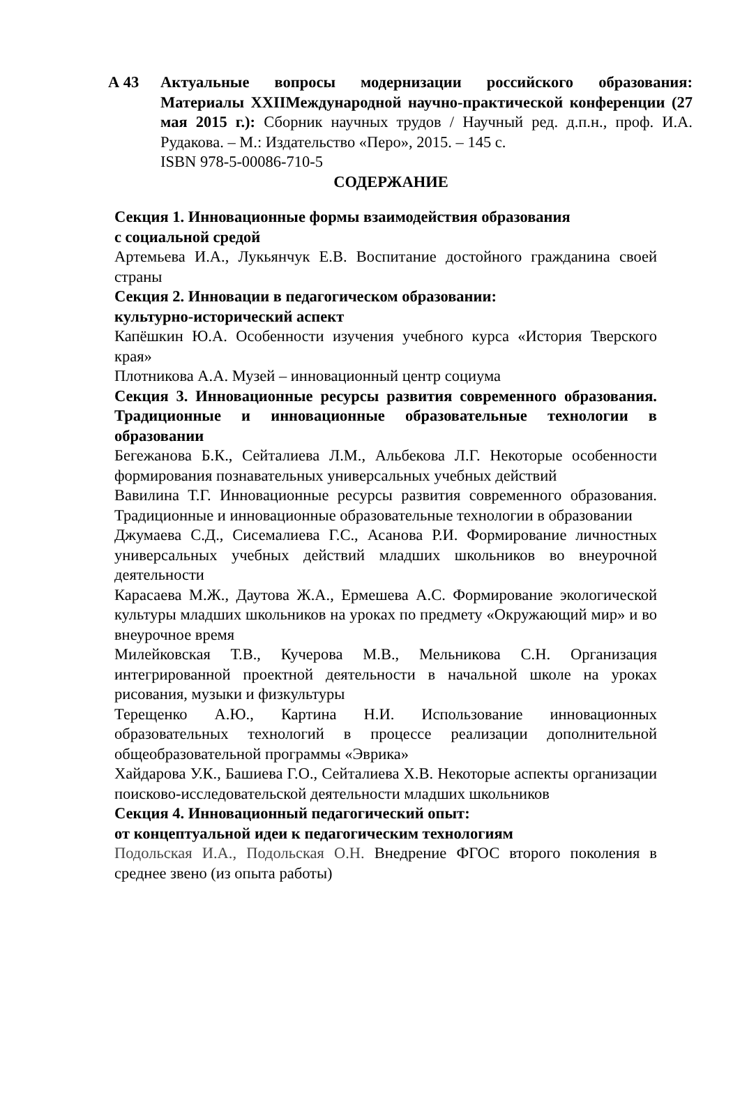А 43 Актуальные вопросы модернизации российского образования: Материалы XXIIМеждународной научно-практической конференции (27 мая 2015 г.): Сборник научных трудов / Научный ред. д.п.н., проф. И.А. Рудакова. – М.: Издательство «Перо», 2015. – 145 с.
ISBN 978-5-00086-710-5
СОДЕРЖАНИЕ
Секция 1. Инновационные формы взаимодействия образования
с социальной средой
Артемьева И.А., Лукьянчук Е.В. Воспитание достойного гражданина своей страны
Секция 2. Инновации в педагогическом образовании:
культурно-исторический аспект
Капёшкин Ю.А. Особенности изучения учебного курса «История Тверского края»
Плотникова А.А. Музей – инновационный центр социума
Секция 3. Инновационные ресурсы развития современного образования. Традиционные и инновационные образовательные технологии в образовании
Бегежанова Б.К., Сейталиева Л.М., Альбекова Л.Г. Некоторые особенности формирования познавательных универсальных учебных действий
Вавилина Т.Г. Инновационные ресурсы развития современного образования. Традиционные и инновационные образовательные технологии в образовании
Джумаева С.Д., Сисемалиева Г.С., Асанова Р.И. Формирование личностных универсальных учебных действий младших школьников во внеурочной деятельности
Карасаева М.Ж., Даутова Ж.А., Ермешева А.С. Формирование экологической культуры младших школьников на уроках по предмету «Окружающий мир» и во внеурочное время
Милейковская Т.В., Кучерова М.В., Мельникова С.Н. Организация интегрированной проектной деятельности в начальной школе на уроках рисования, музыки и физкультуры
Терещенко А.Ю., Картина Н.И. Использование инновационных образовательных технологий в процессе реализации дополнительной общеобразовательной программы «Эврика»
Хайдарова У.К., Башиева Г.О., Сейталиева Х.В. Некоторые аспекты организации поисково-исследовательской деятельности младших школьников
Секция 4. Инновационный педагогический опыт:
от концептуальной идеи к педагогическим технологиям
Подольская И.А., Подольская О.Н. Внедрение ФГОС второго поколения в среднее звено (из опыта работы)